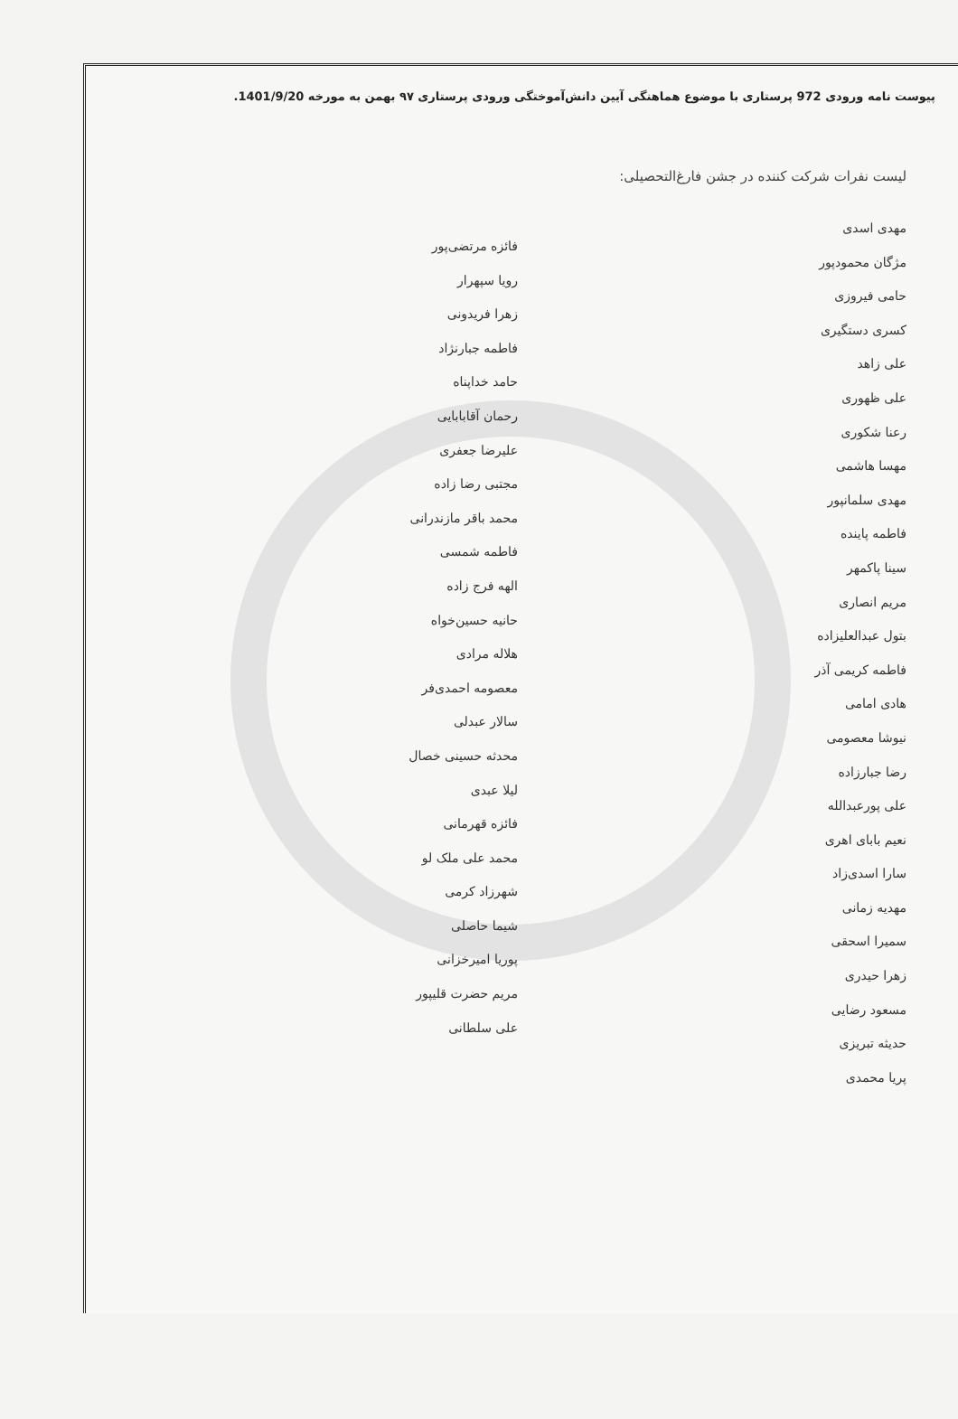پیوست نامه ورودی 972 پرستاری با موضوع هماهنگی آیین دانش‌آموختگی ورودی پرستاری ۹۷ بهمن به مورخه 1401/9/20.
لیست نفرات شرکت کننده در جشن فارغ‌التحصیلی:
مهدی اسدی
مژگان محمودپور
حامی فیروزی
کسری دستگیری
علی زاهد
علی ظهوری
رعنا شکوری
مهسا هاشمی
مهدی سلمانپور
فاطمه پاینده
سینا پاکمهر
مریم انصاری
بتول عبدالعلیزاده
فاطمه کریمی آذر
هادی امامی
نیوشا معصومی
رضا جبارزاده
علی پورعبدالله
نعیم بابای اهری
سارا اسدی‌زاد
مهدیه زمانی
سمیرا اسحقی
زهرا حیدری
مسعود رضایی
حدیثه تبریزی
پریا محمدی
فائزه مرتضی‌پور
رویا سپهرار
زهرا فریدونی
فاطمه جبارنژاد
حامد خداپناه
رحمان آقابابایی
علیرضا جعفری
مجتبی رضا زاده
محمد باقر مازندرانی
فاطمه شمسی
الهه فرج زاده
حانیه حسین‌خواه
هلاله مرادی
معصومه احمدی‌فر
سالار عبدلی
محدثه حسینی خصال
لیلا عبدی
فائزه قهرمانی
محمد علی ملک لو
شهرزاد کرمی
شیما حاصلی
پوریا امیرخزانی
مریم حضرت قلیپور
علی سلطانی